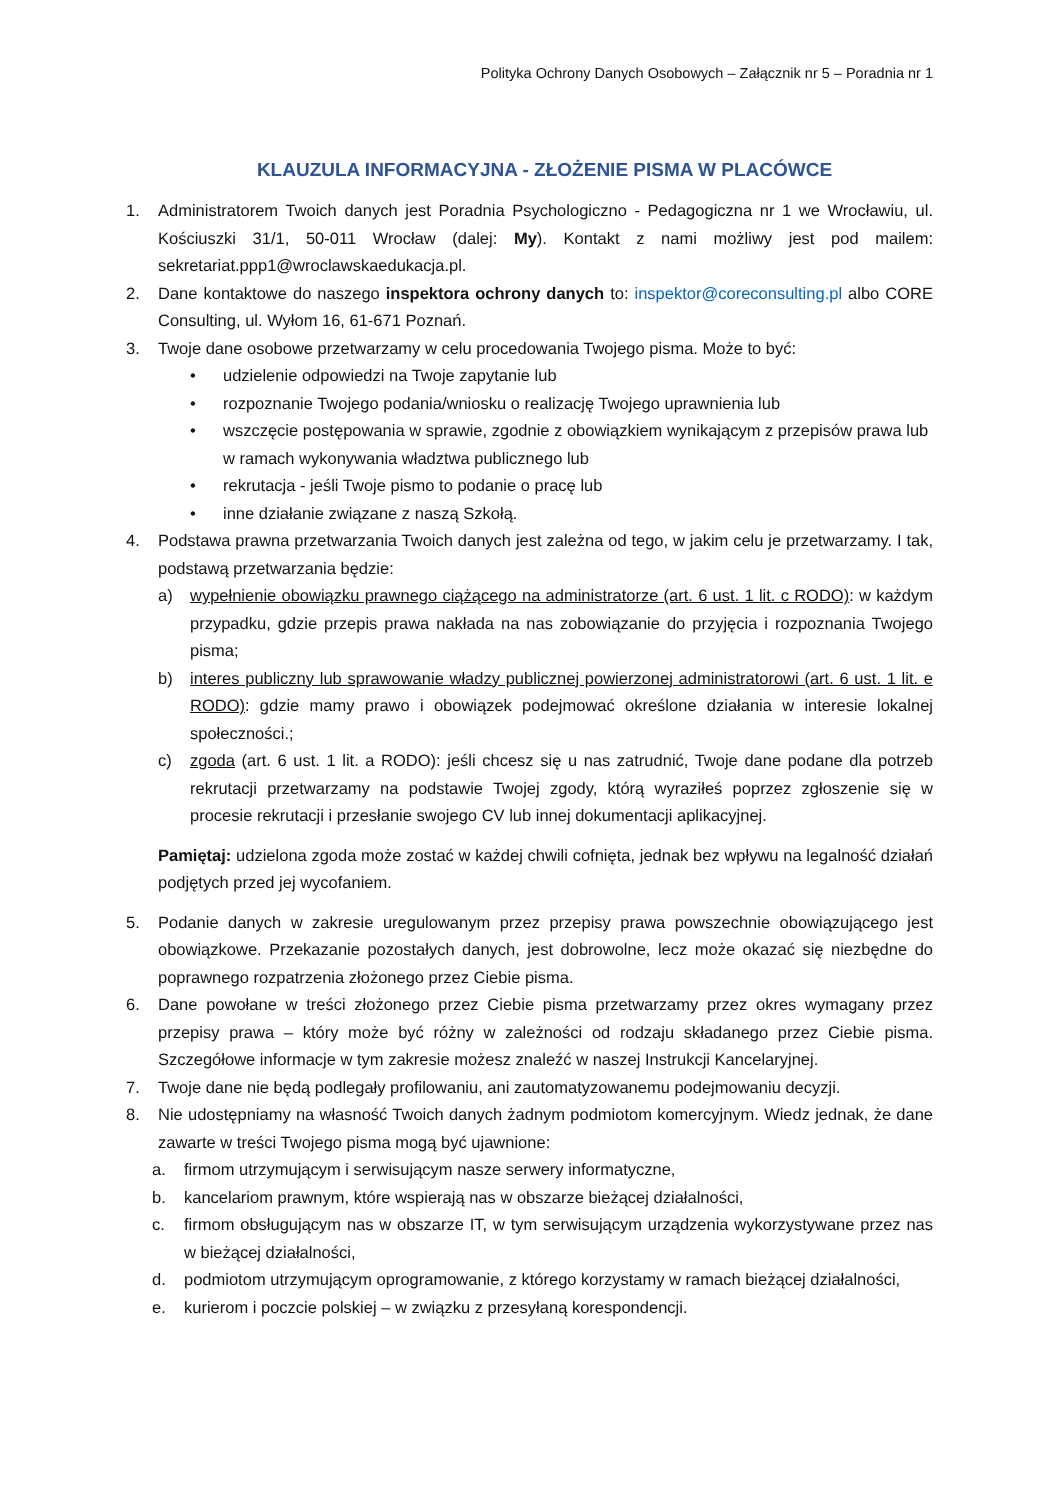Polityka Ochrony Danych Osobowych – Załącznik nr 5 – Poradnia nr 1
KLAUZULA INFORMACYJNA - ZŁOŻENIE PISMA W PLACÓWCE
1. Administratorem Twoich danych jest Poradnia Psychologiczno - Pedagogiczna nr 1 we Wrocławiu, ul. Kościuszki 31/1, 50-011 Wrocław (dalej: My). Kontakt z nami możliwy jest pod mailem: sekretariat.ppp1@wroclawskaedukacja.pl.
2. Dane kontaktowe do naszego inspektora ochrony danych to: inspektor@coreconsulting.pl albo CORE Consulting, ul. Wyłom 16, 61-671 Poznań.
3. Twoje dane osobowe przetwarzamy w celu procedowania Twojego pisma. Może to być:
• udzielenie odpowiedzi na Twoje zapytanie lub
• rozpoznanie Twojego podania/wniosku o realizację Twojego uprawnienia lub
• wszczęcie postępowania w sprawie, zgodnie z obowiązkiem wynikającym z przepisów prawa lub w ramach wykonywania władztwa publicznego lub
• rekrutacja - jeśli Twoje pismo to podanie o pracę lub
• inne działanie związane z naszą Szkołą.
4. Podstawa prawna przetwarzania Twoich danych jest zależna od tego, w jakim celu je przetwarzamy. I tak, podstawą przetwarzania będzie:
a) wypełnienie obowiązku prawnego ciążącego na administratorze (art. 6 ust. 1 lit. c RODO): w każdym przypadku, gdzie przepis prawa nakłada na nas zobowiązanie do przyjęcia i rozpoznania Twojego pisma;
b) interes publiczny lub sprawowanie władzy publicznej powierzonej administratorowi (art. 6 ust. 1 lit. e RODO): gdzie mamy prawo i obowiązek podejmować określone działania w interesie lokalnej społeczności.;
c) zgoda (art. 6 ust. 1 lit. a RODO): jeśli chcesz się u nas zatrudnić, Twoje dane podane dla potrzeb rekrutacji przetwarzamy na podstawie Twojej zgody, którą wyraziłeś poprzez zgłoszenie się w procesie rekrutacji i przesłanie swojego CV lub innej dokumentacji aplikacyjnej.
Pamiętaj: udzielona zgoda może zostać w każdej chwili cofnięta, jednak bez wpływu na legalność działań podjętych przed jej wycofaniem.
5. Podanie danych w zakresie uregulowanym przez przepisy prawa powszechnie obowiązującego jest obowiązkowe. Przekazanie pozostałych danych, jest dobrowolne, lecz może okazać się niezbędne do poprawnego rozpatrzenia złożonego przez Ciebie pisma.
6. Dane powołane w treści złożonego przez Ciebie pisma przetwarzamy przez okres wymagany przez przepisy prawa – który może być różny w zależności od rodzaju składanego przez Ciebie pisma. Szczegółowe informacje w tym zakresie możesz znaleźć w naszej Instrukcji Kancelaryjnej.
7. Twoje dane nie będą podlegały profilowaniu, ani zautomatyzowanemu podejmowaniu decyzji.
8. Nie udostępniamy na własność Twoich danych żadnym podmiotom komercyjnym. Wiedz jednak, że dane zawarte w treści Twojego pisma mogą być ujawnione:
a. firmom utrzymującym i serwisującym nasze serwery informatyczne,
b. kancelariom prawnym, które wspierają nas w obszarze bieżącej działalności,
c. firmom obsługującym nas w obszarze IT, w tym serwisującym urządzenia wykorzystywane przez nas w bieżącej działalności,
d. podmiotom utrzymującym oprogramowanie, z którego korzystamy w ramach bieżącej działalności,
e. kurierom i poczcie polskiej – w związku z przesyłaną korespondencji.